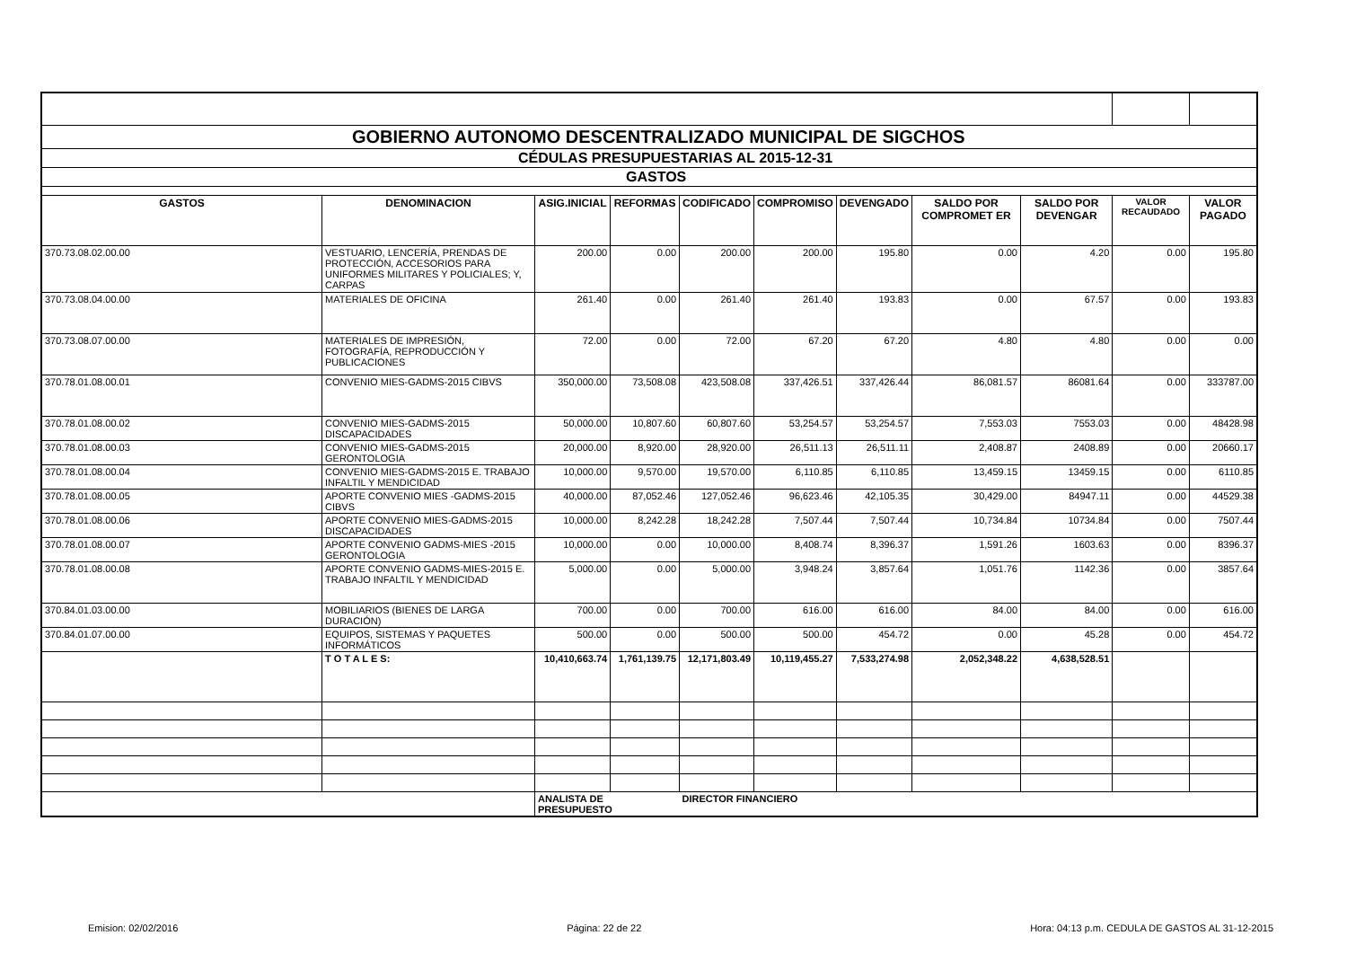| GOBIERNO AUTONOMO DESCENTRALIZADO MUNICIPAL DE SIGCHOS | | | | | | | | | | |
| CÉDULAS PRESUPUESTARIAS AL 2015-12-31 | | | | | | | | | | |
| GASTOS | | | | | | | | | | |
| GASTOS | DENOMINACION | ASIG.INICIAL | REFORMAS | CODIFICADO | COMPROMISO | DEVENGADO | SALDO POR COMPROMET ER | SALDO POR DEVENGAR | VALOR RECAUDADO | VALOR PAGADO |
| 370.73.08.02.00.00 | VESTUARIO, LENCERÍA, PRENDAS DE PROTECCIÓN, ACCESORIOS PARA UNIFORMES MILITARES Y POLICIALES; Y, CARPAS | 200.00 | 0.00 | 200.00 | 200.00 | 195.80 | 0.00 | 4.20 | 0.00 | 195.80 |
| 370.73.08.04.00.00 | MATERIALES DE OFICINA | 261.40 | 0.00 | 261.40 | 261.40 | 193.83 | 0.00 | 67.57 | 0.00 | 193.83 |
| 370.73.08.07.00.00 | MATERIALES DE IMPRESIÓN, FOTOGRAFÍA, REPRODUCCIÓN Y PUBLICACIONES | 72.00 | 0.00 | 72.00 | 67.20 | 67.20 | 4.80 | 4.80 | 0.00 | 0.00 |
| 370.78.01.08.00.01 | CONVENIO MIES-GADMS-2015 CIBVS | 350,000.00 | 73,508.08 | 423,508.08 | 337,426.51 | 337,426.44 | 86,081.57 | 86081.64 | 0.00 | 333787.00 |
| 370.78.01.08.00.02 | CONVENIO MIES-GADMS-2015 DISCAPACIDADES | 50,000.00 | 10,807.60 | 60,807.60 | 53,254.57 | 53,254.57 | 7,553.03 | 7553.03 | 0.00 | 48428.98 |
| 370.78.01.08.00.03 | CONVENIO MIES-GADMS-2015 GERONTOLOGIA | 20,000.00 | 8,920.00 | 28,920.00 | 26,511.13 | 26,511.11 | 2,408.87 | 2408.89 | 0.00 | 20660.17 |
| 370.78.01.08.00.04 | CONVENIO MIES-GADMS-2015 E. TRABAJO INFALTIL Y MENDICIDAD | 10,000.00 | 9,570.00 | 19,570.00 | 6,110.85 | 6,110.85 | 13,459.15 | 13459.15 | 0.00 | 6110.85 |
| 370.78.01.08.00.05 | APORTE CONVENIO MIES -GADMS-2015 CIBVS | 40,000.00 | 87,052.46 | 127,052.46 | 96,623.46 | 42,105.35 | 30,429.00 | 84947.11 | 0.00 | 44529.38 |
| 370.78.01.08.00.06 | APORTE CONVENIO MIES-GADMS-2015 DISCAPACIDADES | 10,000.00 | 8,242.28 | 18,242.28 | 7,507.44 | 7,507.44 | 10,734.84 | 10734.84 | 0.00 | 7507.44 |
| 370.78.01.08.00.07 | APORTE CONVENIO GADMS-MIES -2015 GERONTOLOGIA | 10,000.00 | 0.00 | 10,000.00 | 8,408.74 | 8,396.37 | 1,591.26 | 1603.63 | 0.00 | 8396.37 |
| 370.78.01.08.00.08 | APORTE CONVENIO GADMS-MIES-2015 E. TRABAJO INFALTIL Y MENDICIDAD | 5,000.00 | 0.00 | 5,000.00 | 3,948.24 | 3,857.64 | 1,051.76 | 1142.36 | 0.00 | 3857.64 |
| 370.84.01.03.00.00 | MOBILIARIOS (BIENES DE LARGA DURACIÓN) | 700.00 | 0.00 | 700.00 | 616.00 | 616.00 | 84.00 | 84.00 | 0.00 | 616.00 |
| 370.84.01.07.00.00 | EQUIPOS, SISTEMAS Y PAQUETES INFORMÁTICOS | 500.00 | 0.00 | 500.00 | 500.00 | 454.72 | 0.00 | 45.28 | 0.00 | 454.72 |
| | T O T A L E S: | 10,410,663.74 | 1,761,139.75 | 12,171,803.49 | 10,119,455.27 | 7,533,274.98 | 2,052,348.22 | 4,638,528.51 | | |
| | | ANALISTA DE PRESUPUESTO | | DIRECTOR FINANCIERO | | | | | | |
Emision: 02/02/2016 Página: 22 de 22 Hora: 04:13 p.m. CEDULA DE GASTOS AL 31-12-2015